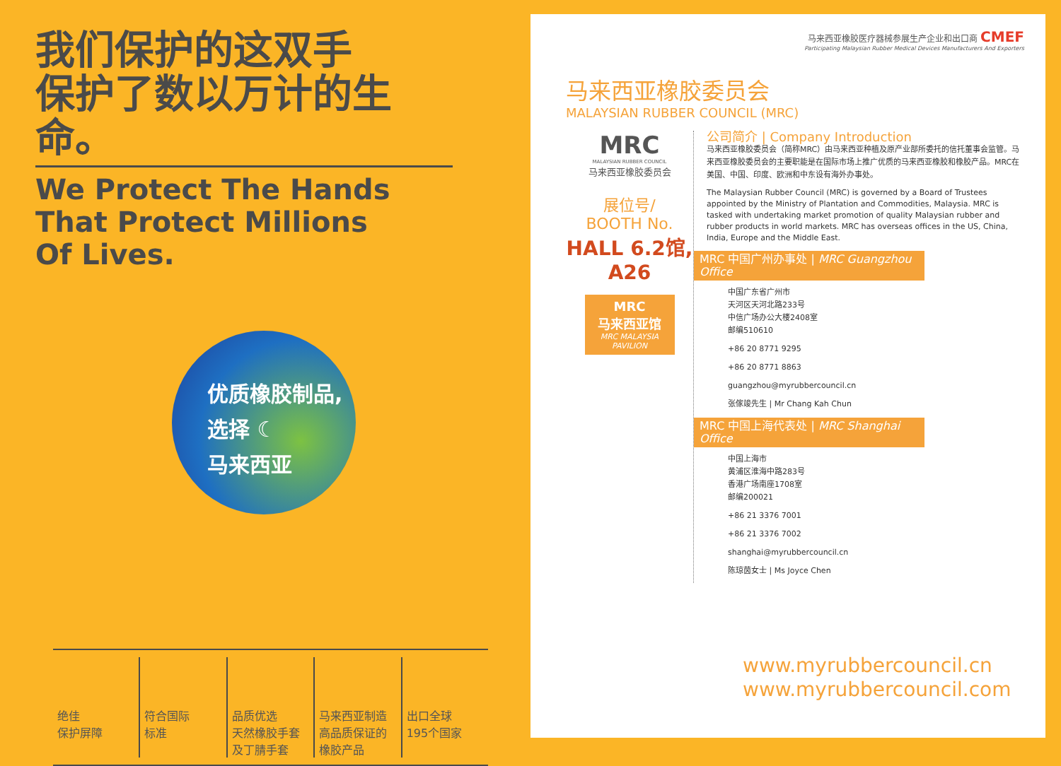我们保护的这双手
保护了数以万计的生命。
We Protect The Hands
That Protect Millions
Of Lives.
优质橡胶制品,
选择 ☾
马来西亚
绝佳
保护屏障
符合国际
标准
品质优选
天然橡胶手套
及丁腈手套
马来西亚制造
高品质保证的
橡胶产品
出口全球
195个国家
马来西亚橡胶医疗器械参展生产企业和出口商 CMEF
Participating Malaysian Rubber Medical Devices Manufacturers And Exporters
马来西亚橡胶委员会
MALAYSIAN RUBBER COUNCIL (MRC)
MRC
MALAYSIAN RUBBER COUNCIL
马来西亚橡胶委员会
展位号/
BOOTH No.
HALL 6.2馆,
A26
MRC
马来西亚馆
MRC MALAYSIA PAVILION
公司简介 | Company Introduction
马来西亚橡胶委员会（简称MRC）由马来西亚种植及原产业部所委托的信托董事会监管。马来西亚橡胶委员会的主要职能是在国际市场上推广优质的马来西亚橡胶和橡胶产品。MRC在美国、中国、印度、欧洲和中东设有海外办事处。
The Malaysian Rubber Council (MRC) is governed by a Board of Trustees appointed by the Ministry of Plantation and Commodities, Malaysia. MRC is tasked with undertaking market promotion of quality Malaysian rubber and rubber products in world markets. MRC has overseas offices in the US, China, India, Europe and the Middle East.
MRC 中国广州办事处 | MRC Guangzhou Office
中国广东省广州市
天河区天河北路233号
中信广场办公大楼2408室
邮编510610
+86 20 8771 9295
+86 20 8771 8863
guangzhou@myrubbercouncil.cn
张傢竣先生 | Mr Chang Kah Chun
MRC 中国上海代表处 | MRC Shanghai Office
中国上海市
黄浦区淮海中路283号
香港广场南座1708室
邮编200021
+86 21 3376 7001
+86 21 3376 7002
shanghai@myrubbercouncil.cn
陈琼茵女士 | Ms Joyce Chen
www.myrubbercouncil.cn
www.myrubbercouncil.com